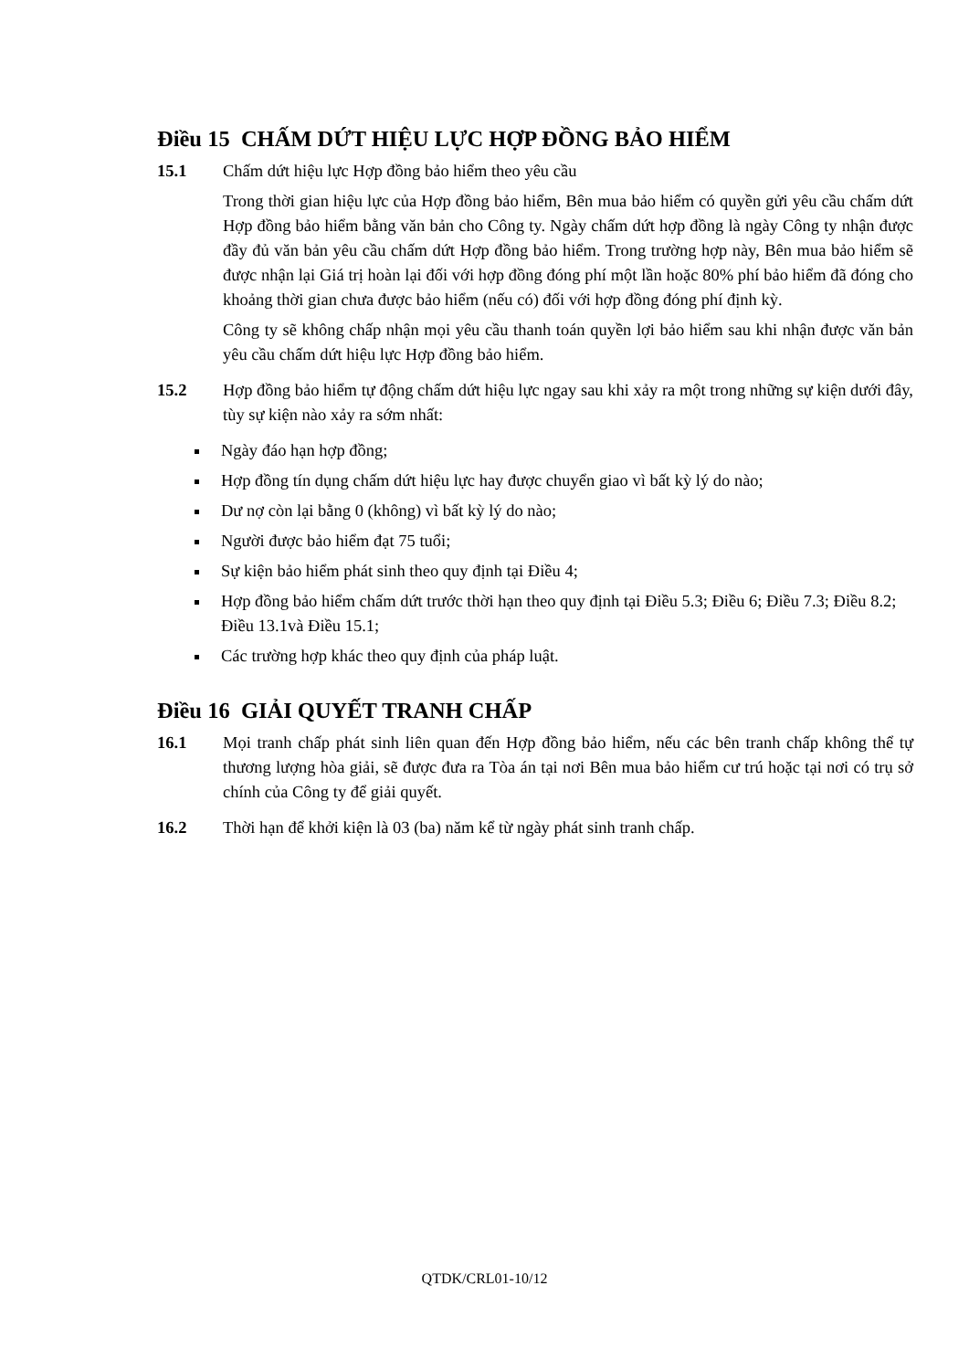Điều 15 CHẤM DỨT HIỆU LỰC HỢP ĐỒNG BẢO HIỂM
15.1 Chấm dứt hiệu lực Hợp đồng bảo hiểm theo yêu cầu
Trong thời gian hiệu lực của Hợp đồng bảo hiểm, Bên mua bảo hiểm có quyền gửi yêu cầu chấm dứt Hợp đồng bảo hiểm bằng văn bản cho Công ty. Ngày chấm dứt hợp đồng là ngày Công ty nhận được đầy đủ văn bản yêu cầu chấm dứt Hợp đồng bảo hiểm. Trong trường hợp này, Bên mua bảo hiểm sẽ được nhận lại Giá trị hoàn lại đối với hợp đồng đóng phí một lần hoặc 80% phí bảo hiểm đã đóng cho khoảng thời gian chưa được bảo hiểm (nếu có) đối với hợp đồng đóng phí định kỳ.
Công ty sẽ không chấp nhận mọi yêu cầu thanh toán quyền lợi bảo hiểm sau khi nhận được văn bản yêu cầu chấm dứt hiệu lực Hợp đồng bảo hiểm.
15.2 Hợp đồng bảo hiểm tự động chấm dứt hiệu lực ngay sau khi xảy ra một trong những sự kiện dưới đây, tùy sự kiện nào xảy ra sớm nhất:
Ngày đáo hạn hợp đồng;
Hợp đồng tín dụng chấm dứt hiệu lực hay được chuyển giao vì bất kỳ lý do nào;
Dư nợ còn lại bằng 0 (không) vì bất kỳ lý do nào;
Người được bảo hiểm đạt 75 tuổi;
Sự kiện bảo hiểm phát sinh theo quy định tại Điều 4;
Hợp đồng bảo hiểm chấm dứt trước thời hạn theo quy định tại Điều 5.3; Điều 6; Điều 7.3; Điều 8.2; Điều 13.1và Điều 15.1;
Các trường hợp khác theo quy định của pháp luật.
Điều 16 GIẢI QUYẾT TRANH CHẤP
16.1 Mọi tranh chấp phát sinh liên quan đến Hợp đồng bảo hiểm, nếu các bên tranh chấp không thể tự thương lượng hòa giải, sẽ được đưa ra Tòa án tại nơi Bên mua bảo hiểm cư trú hoặc tại nơi có trụ sở chính của Công ty để giải quyết.
16.2 Thời hạn để khởi kiện là 03 (ba) năm kể từ ngày phát sinh tranh chấp.
QTDK/CRL01-10/12